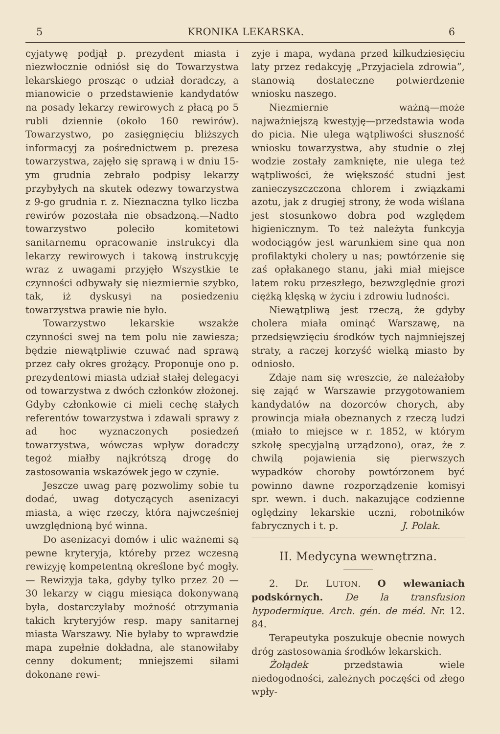5 KRONIKA LEKARSKA. 6
cyjatywę podjął p. prezydent miasta i niezwłocznie odniósł się do Towarzystwa lekarskiego prosząc o udział doradczy, a mianowicie o przedstawienie kandydatów na posady lekarzy rewirowych z płacą po 5 rubli dziennie (około 160 rewirów). Towarzystwo, po zasięgnięciu bliższych informacyj za pośrednictwem p. prezesa towarzystwa, zajęło się sprawą i w dniu 15-ym grudnia zebrało podpisy lekarzy przybyłych na skutek odezwy towarzystwa z 9-go grudnia r. z. Nieznaczna tylko liczba rewirów pozostała nie obsadzoną.—Nadto towarzystwo poleciło komitetowi sanitarnemu opracowanie instrukcyi dla lekarzy rewirowych i takową instrukcyję wraz z uwagami przyjęło Wszystkie te czynności odbywały się niezmiernie szybko, tak, iż dyskusyi na posiedzeniu towarzystwa prawie nie było.
Towarzystwo lekarskie wszakże czynności swej na tem polu nie zawiesza; będzie niewątpliwie czuwać nad sprawą przez cały okres grożący. Proponuje ono p. prezydentowi miasta udział stałej delegacyi od towarzystwa z dwóch członków złożonej. Gdyby członkowie ci mieli cechę stałych referentów towarzystwa i zdawali sprawy z ad hoc wyznaczonych posiedzeń towarzystwa, wówczas wpływ doradczy tegoż miałby najkrótszą drogę do zastosowania wskazówek jego w czynie.
Jeszcze uwag parę pozwolimy sobie tu dodać, uwag dotyczących asenizacyi miasta, a więc rzeczy, która najwcześniej uwzględnioną być winna.
Do asenizacyi domów i ulic ważnemi są pewne kryteryja, któreby przez wczesną rewizyję kompetentną określone być mogły. — Rewizyja taka, gdyby tylko przez 20 — 30 lekarzy w ciągu miesiąca dokonywaną była, dostarczyłaby możność otrzymania takich kryteryjów resp. mapy sanitarnej miasta Warszawy. Nie byłaby to wprawdzie mapa zupełnie dokładna, ale stanowiłaby cenny dokument; mniejszemi siłami dokonane rewi-
zyje i mapa, wydana przed kilkudziesięciu laty przez redakcyję „Przyjaciela zdrowia”, stanowią dostateczne potwierdzenie wniosku naszego.
Niezmiernie ważną—może najważniejszą kwestyję—przedstawia woda do picia. Nie ulega wątpliwości słuszność wniosku towarzystwa, aby studnie o złej wodzie zostały zamknięte, nie ulega też wątpliwości, że większość studni jest zanieczyszczczona chlorem i związkami azotu, jak z drugiej strony, że woda wiślana jest stosunkowo dobra pod względem higienicznym. To też należyta funkcyja wodociągów jest warunkiem sine qua non profilaktyki cholery u nas; powtórzenie się zaś opłakanego stanu, jaki miał miejsce latem roku przeszłego, bezwzględnie grozi ciężką klęską w życiu i zdrowiu ludności.
Niewątpliwą jest rzeczą, że gdyby cholera miała ominąć Warszawę, na przedsięwzięciu środków tych najmniejszej straty, a raczej korzyść wielką miasto by odniosło.
Zdaje nam się wreszcie, że należałoby się zająć w Warszawie przygotowaniem kandydatów na dozorców chorych, aby prowincja miała obeznanych z rzeczą ludzi (miało to miejsce w r. 1852, w którym szkołę specyjalną urządzono), oraz, że z chwilą pojawienia się pierwszych wypadków choroby powtórzonem być powinno dawne rozporządzenie komisyi spr. wewn. i duch. nakazujące codzienne oględziny lekarskie uczni, robotników fabrycznych i t. p. J. Polak.
II. Medycyna wewnętrzna.
2. Dr. LUTON. O wlewaniach podskórnych. De la transfusion hypodermique. Arch. gén. de méd. Nr. 12. 84.
Terapeutyka poszukuje obecnie nowych dróg zastosowania środków lekarskich.
Żołądek przedstawia wiele niedogodności, zależnych poczęści od złego wpły-